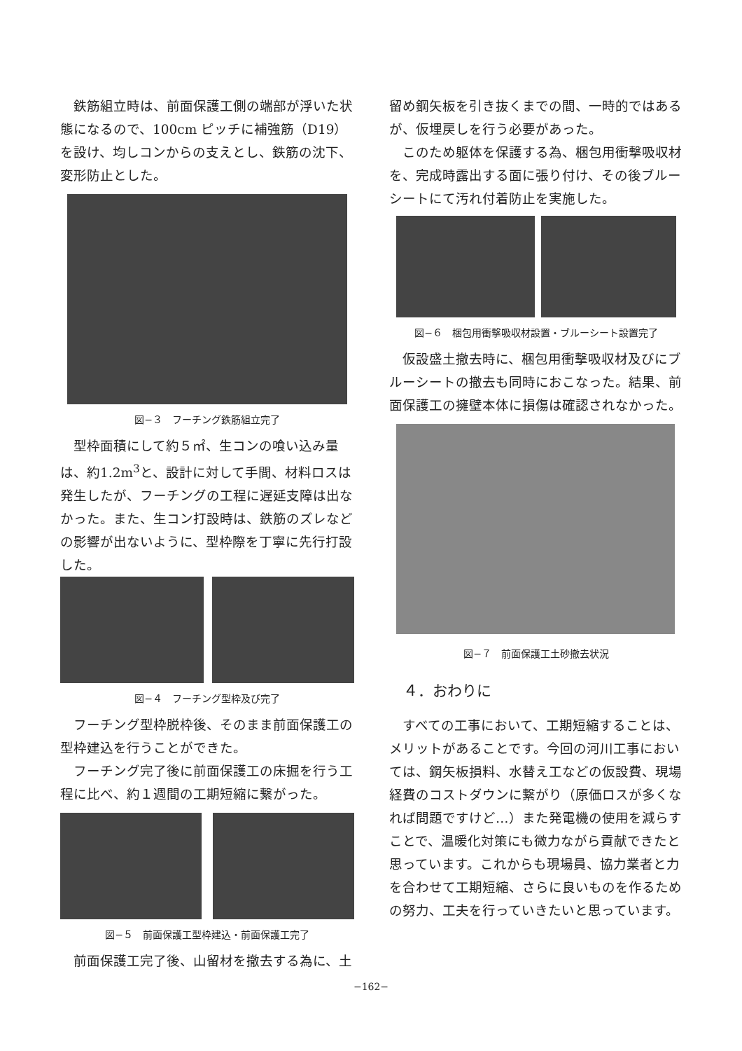鉄筋組立時は、前面保護工側の端部が浮いた状態になるので、100cm ピッチに補強筋（D19）を設け、均しコンからの支えとし、鉄筋の沈下、変形防止とした。
図−３　フーチング鉄筋組立完了
型枠面積にして約５㎡、生コンの喰い込み量は、約1.2m<sup>3</sup>と、設計に対して手間、材料ロスは発生したが、フーチングの工程に遅延支障は出なかった。また、生コン打設時は、鉄筋のズレなどの影響が出ないように、型枠際を丁寧に先行打設した。
図−４　フーチング型枠及び完了
フーチング型枠脱枠後、そのまま前面保護工の型枠建込を行うことができた。
フーチング完了後に前面保護工の床掘を行う工程に比べ、約１週間の工期短縮に繋がった。
図−５　前面保護工型枠建込・前面保護工完了
前面保護工完了後、山留材を撤去する為に、土
留め鋼矢板を引き抜くまでの間、一時的ではあるが、仮埋戻しを行う必要があった。
このため躯体を保護する為、梱包用衝撃吸収材を、完成時露出する面に張り付け、その後ブルーシートにて汚れ付着防止を実施した。
図−６　梱包用衝撃吸収材設置・ブルーシート設置完了
仮設盛土撤去時に、梱包用衝撃吸収材及びにブルーシートの撤去も同時におこなった。結果、前面保護工の擁壁本体に損傷は確認されなかった。
図−７　前面保護工土砂撤去状況
４．おわりに
すべての工事において、工期短縮することは、メリットがあることです。今回の河川工事においては、鋼矢板損料、水替え工などの仮設費、現場経費のコストダウンに繋がり（原価ロスが多くなれば問題ですけど…）また発電機の使用を減らすことで、温暖化対策にも微力ながら貢献できたと思っています。これからも現場員、協力業者と力を合わせて工期短縮、さらに良いものを作るための努力、工夫を行っていきたいと思っています。
−162−